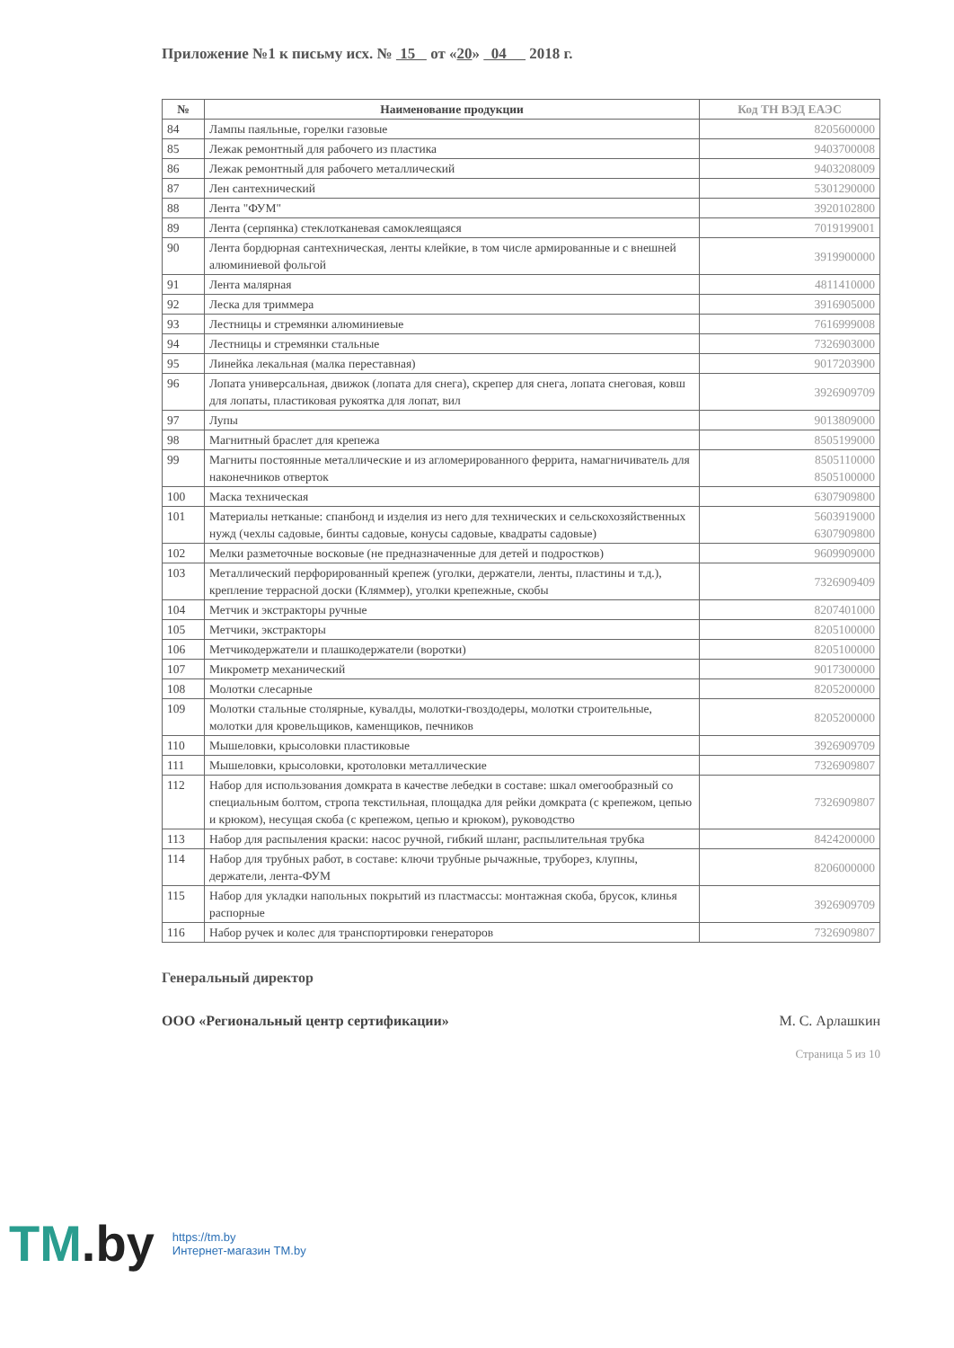Приложение №1 к письму исх. № 15 от «20» 04 2018 г.
| № | Наименование продукции | Код ТН ВЭД ЕАЭС |
| --- | --- | --- |
| 84 | Лампы паяльные, горелки газовые | 8205600000 |
| 85 | Лежак ремонтный для рабочего из пластика | 9403700008 |
| 86 | Лежак ремонтный для рабочего металлический | 9403208009 |
| 87 | Лен сантехнический | 5301290000 |
| 88 | Лента "ФУМ" | 3920102800 |
| 89 | Лента (серпянка) стеклотканевая самоклеящаяся | 7019199001 |
| 90 | Лента бордюрная сантехническая, ленты клейкие, в том числе армированные и с внешней алюминиевой фольгой | 3919900000 |
| 91 | Лента малярная | 4811410000 |
| 92 | Леска для триммера | 3916905000 |
| 93 | Лестницы и стремянки алюминиевые | 7616999008 |
| 94 | Лестницы и стремянки стальные | 7326903000 |
| 95 | Линейка лекальная (малка переставная) | 9017203900 |
| 96 | Лопата универсальная, движок (лопата для снега), скрепер для снега, лопата снеговая, ковш для лопаты, пластиковая рукоятка для лопат, вил | 3926909709 |
| 97 | Лупы | 9013809000 |
| 98 | Магнитный браслет для крепежа | 8505199000 |
| 99 | Магниты постоянные металлические и из агломерированного феррита, намагничиватель для наконечников отверток | 8505110000 8505100000 |
| 100 | Маска техническая | 6307909800 |
| 101 | Материалы нетканые: спанбонд и изделия из него для технических и сельскохозяйственных нужд (чехлы садовые, бинты садовые, конусы садовые, квадраты садовые) | 5603919000 6307909800 |
| 102 | Мелки разметочные восковые (не предназначенные для детей и подростков) | 9609909000 |
| 103 | Металлический перфорированный крепеж (уголки, держатели, ленты, пластины и т.д.), крепление террасной доски (Кляммер), уголки крепежные, скобы | 7326909409 |
| 104 | Метчик и экстракторы ручные | 8207401000 |
| 105 | Метчики, экстракторы | 8205100000 |
| 106 | Метчикодержатели и плашкодержатели (воротки) | 8205100000 |
| 107 | Микрометр механический | 9017300000 |
| 108 | Молотки слесарные | 8205200000 |
| 109 | Молотки стальные столярные, кувалды, молотки-гвоздодеры, молотки строительные, молотки для кровельщиков, каменщиков, печников | 8205200000 |
| 110 | Мышеловки, крысоловки пластиковые | 3926909709 |
| 111 | Мышеловки, крысоловки, кротоловки металлические | 7326909807 |
| 112 | Набор для использования домкрата в качестве лебедки в составе: шкал омегообразный со специальным болтом, стропа текстильная, площадка для рейки домкрата (с крепежом, цепью и крюком), несущая скоба (с крепежом, цепью и крюком), руководство | 7326909807 |
| 113 | Набор для распыления краски: насос ручной, гибкий шланг, распылительная трубка | 8424200000 |
| 114 | Набор для трубных работ, в составе: ключи трубные рычажные, труборез, клупны, держатели, лента-ФУМ | 8206000000 |
| 115 | Набор для укладки напольных покрытий из пластмассы: монтажная скоба, брусок, клинья распорные | 3926909709 |
| 116 | Набор ручек и колес для транспортировки генераторов | 7326909807 |
Генеральный директор
ООО «Региональный центр сертификации» М. С. Арлашкин
Страница 5 из 10
TM.by
https://tm.by
Интернет-магазин TM.by